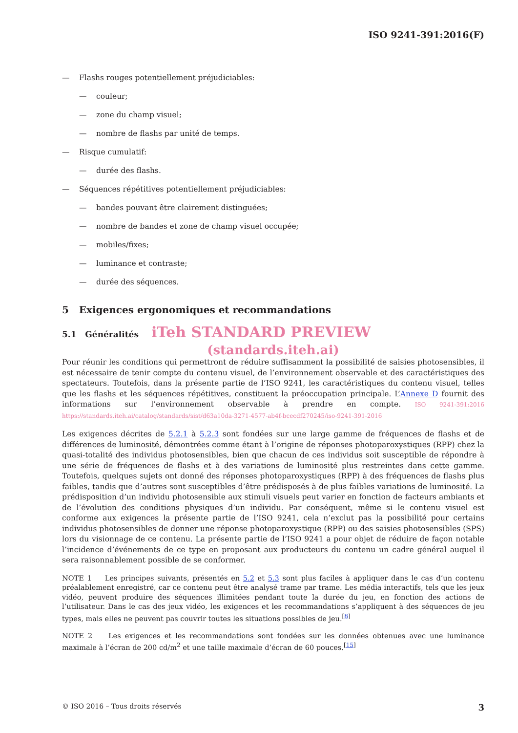ISO 9241-391:2016(F)
— Flashs rouges potentiellement préjudiciables:
— couleur;
— zone du champ visuel;
— nombre de flashs par unité de temps.
— Risque cumulatif:
— durée des flashs.
— Séquences répétitives potentiellement préjudiciables:
— bandes pouvant être clairement distinguées;
— nombre de bandes et zone de champ visuel occupée;
— mobiles/fixes;
— luminance et contraste;
— durée des séquences.
5 Exigences ergonomiques et recommandations
5.1 Généralités iTeh STANDARD PREVIEW
(standards.iteh.ai)
Pour réunir les conditions qui permettront de réduire suffisamment la possibilité de saisies photosensibles, il est nécessaire de tenir compte du contenu visuel, de l’environnement observable et des caractéristiques des spectateurs. Toutefois, dans la présente partie de l’ISO 9241, les caractéristiques du contenu visuel, telles que les flashs et les séquences répétitives, constituent la préoccupation principale. L’Annexe D fournit des informations sur l’environnement observable à prendre en compte. ISO 9241-391:2016 https://standards.iteh.ai/catalog/standards/sist/d63a10da-3271-4577-ab4f-bcecdf270245/iso-9241-391-2016
Les exigences décrites de 5.2.1 à 5.2.3 sont fondées sur une large gamme de fréquences de flashs et de différences de luminosité, démontrées comme étant à l’origine de réponses photoparoxystiques (RPP) chez la quasi-totalité des individus photosensibles, bien que chacun de ces individus soit susceptible de répondre à une série de fréquences de flashs et à des variations de luminosité plus restreintes dans cette gamme. Toutefois, quelques sujets ont donné des réponses photoparoxystiques (RPP) à des fréquences de flashs plus faibles, tandis que d’autres sont susceptibles d’être prédisposés à de plus faibles variations de luminosité. La prédisposition d’un individu photosensible aux stimuli visuels peut varier en fonction de facteurs ambiants et de l’évolution des conditions physiques d’un individu. Par conséquent, même si le contenu visuel est conforme aux exigences la présente partie de l’ISO 9241, cela n’exclut pas la possibilité pour certains individus photosensibles de donner une réponse photoparoxystique (RPP) ou des saisies photosensibles (SPS) lors du visionnage de ce contenu. La présente partie de l’ISO 9241 a pour objet de réduire de façon notable l’incidence d’événements de ce type en proposant aux producteurs du contenu un cadre général auquel il sera raisonnablement possible de se conformer.
NOTE 1 Les principes suivants, présentés en 5.2 et 5.3 sont plus faciles à appliquer dans le cas d’un contenu préalablement enregistré, car ce contenu peut être analysé trame par trame. Les média interactifs, tels que les jeux vidéo, peuvent produire des séquences illimitées pendant toute la durée du jeu, en fonction des actions de l’utilisateur. Dans le cas des jeux vidéo, les exigences et les recommandations s’appliquent à des séquences de jeu types, mais elles ne peuvent pas couvrir toutes les situations possibles de jeu.<sup>[8]</sup>
NOTE 2 Les exigences et les recommandations sont fondées sur les données obtenues avec une luminance maximale à l’écran de 200 cd/m<sup>2</sup> et une taille maximale d’écran de 60 pouces.<sup>[15]</sup>
© ISO 2016 – Tous droits réservés 3